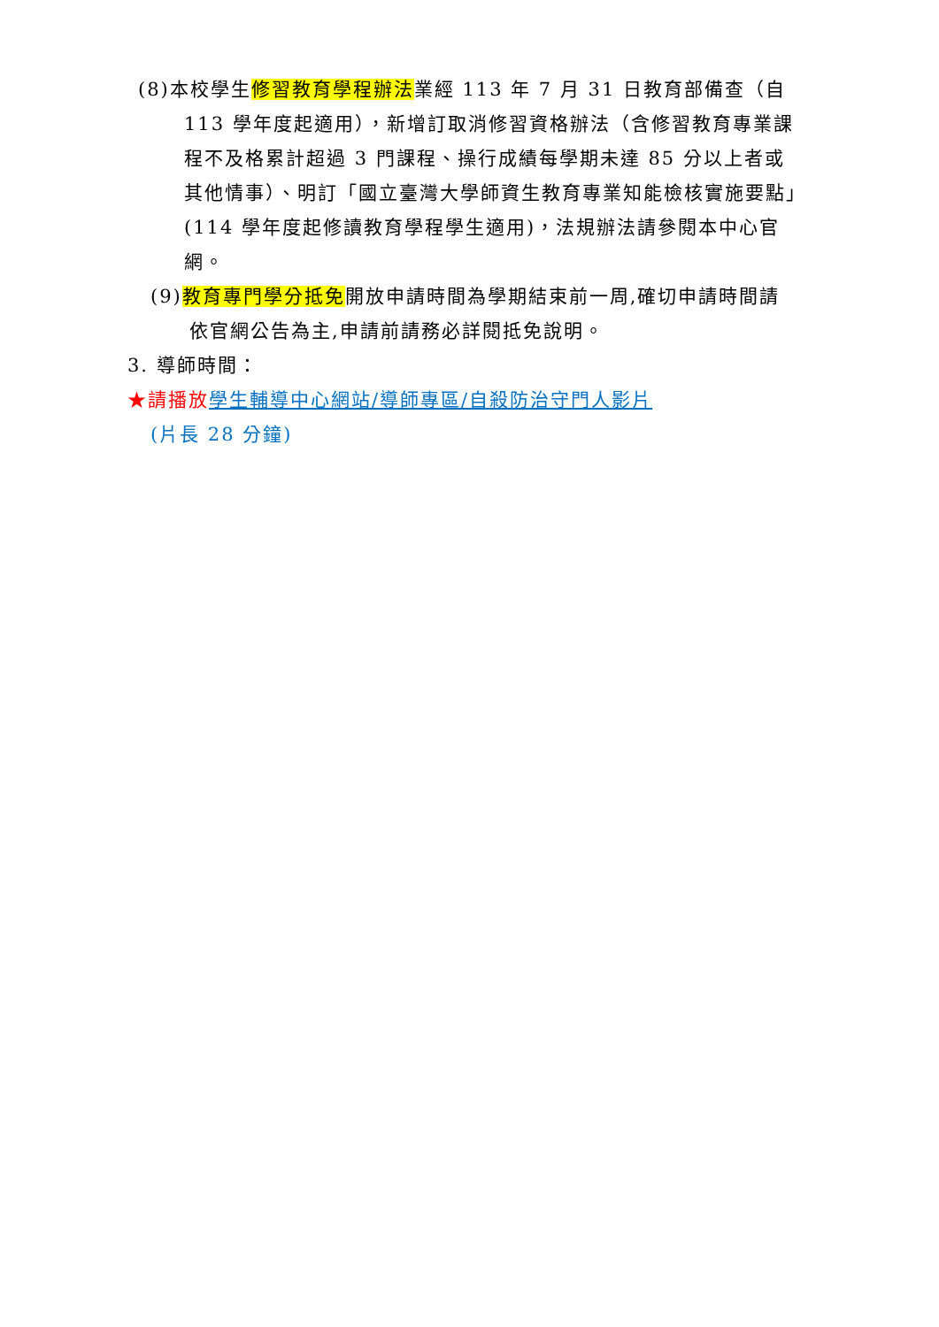(8)本校學生修習教育學程辦法業經 113 年 7 月 31 日教育部備查（自 113 學年度起適用），新增訂取消修習資格辦法（含修習教育專業課程不及格累計超過 3 門課程、操行成績每學期未達 85 分以上者或其他情事）、明訂「國立臺灣大學師資生教育專業知能檢核實施要點」(114 學年度起修讀教育學程學生適用)，法規辦法請參閱本中心官網。
(9)教育專門學分抵免開放申請時間為學期結束前一周,確切申請時間請依官網公告為主,申請前請務必詳閱抵免說明。
3. 導師時間：
★請播放 學生輔導中心網站/導師專區/自殺防治守門人影片
(片長 28 分鐘)